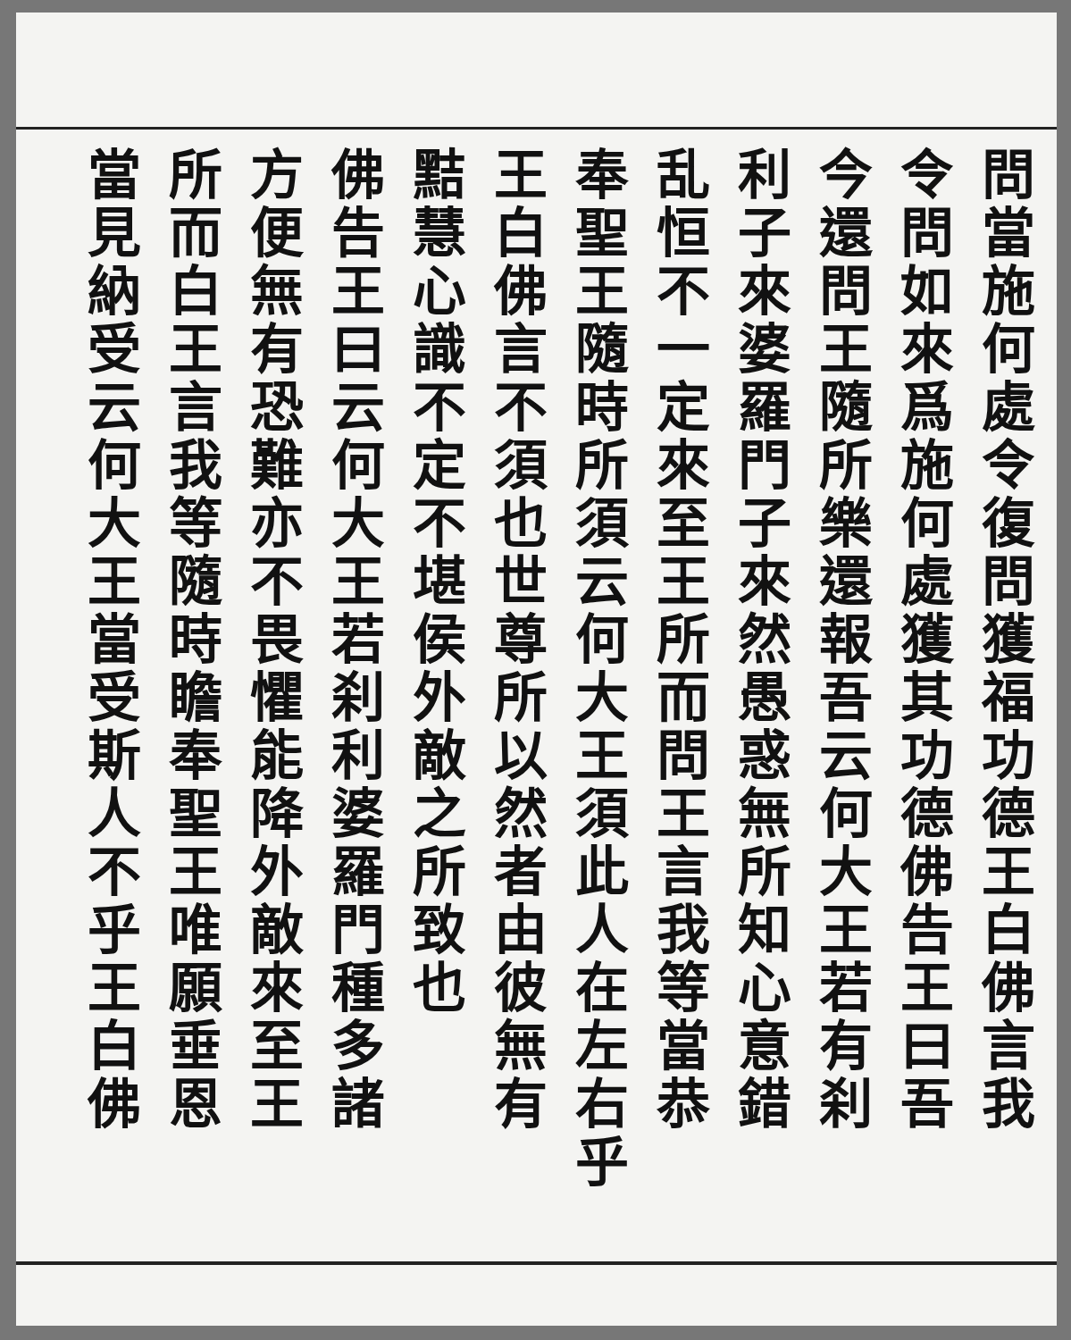問當施何處令復問獲福功德王白佛言我
令問如來爲施何處獲其功德佛告王曰吾
今還問王隨所樂還報吾云何大王若有刹
利子來婆羅門子來然愚惑無所知心意錯
乱恒不一定來至王所而問王言我等當恭
奉聖王隨時所須云何大王須此人在左右乎
王白佛言不須也世尊所以然者由彼無有
黠慧心識不定不堪侯外敵之所致也
佛告王曰云何大王若刹利婆羅門種多諸
方便無有恐難亦不畏懼能降外敵來至王
所而白王言我等隨時瞻奉聖王唯願垂恩
當見納受云何大王當受斯人不乎王白佛